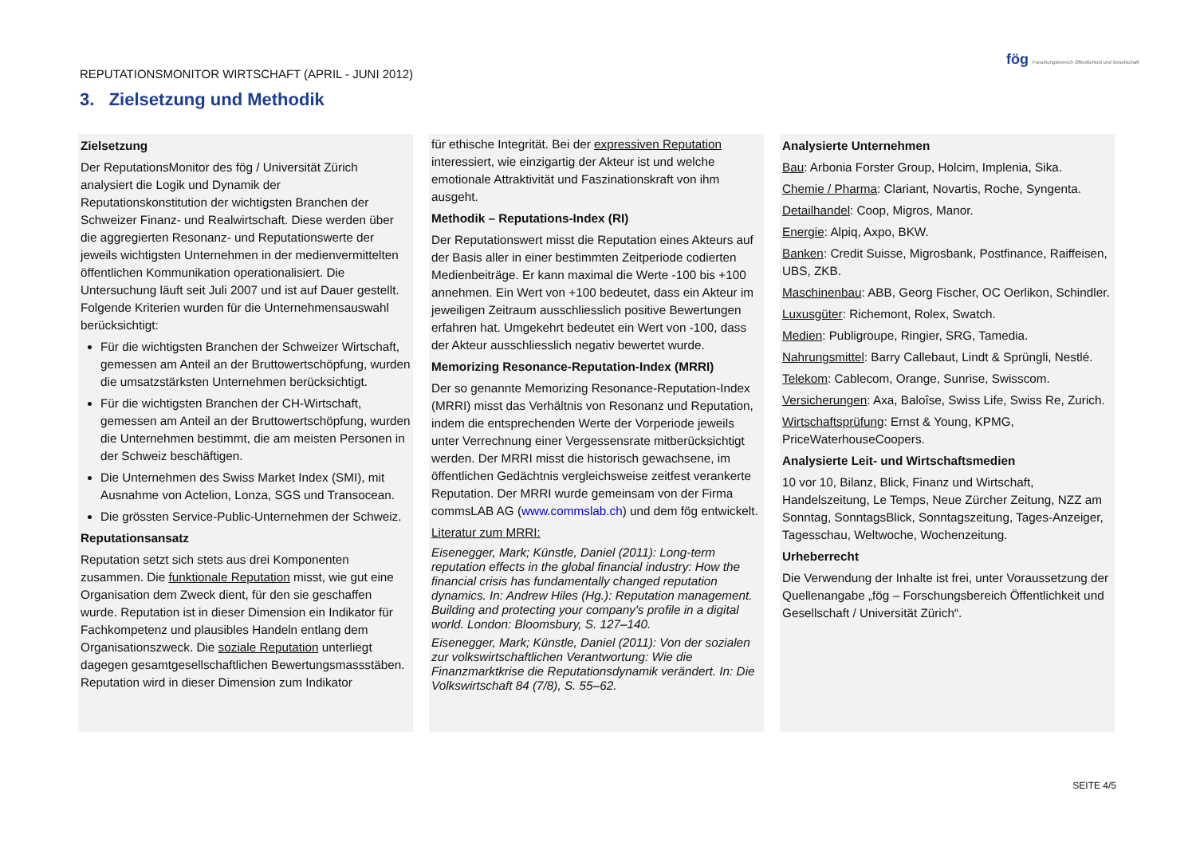REPUTATIONSMONITOR WIRTSCHAFT (APRIL - JUNI 2012)
fög Forschungsbereich Öffentlichkeit und Gesellschaft
3. Zielsetzung und Methodik
Zielsetzung
Der ReputationsMonitor des fög / Universität Zürich analysiert die Logik und Dynamik der Reputationskonstitution der wichtigsten Branchen der Schweizer Finanz- und Realwirtschaft. Diese werden über die aggregierten Resonanz- und Reputationswerte der jeweils wichtigsten Unternehmen in der medienvermittelten öffentlichen Kommunikation operationalisiert. Die Untersuchung läuft seit Juli 2007 und ist auf Dauer gestellt. Folgende Kriterien wurden für die Unternehmensauswahl berücksichtigt:
Für die wichtigsten Branchen der Schweizer Wirtschaft, gemessen am Anteil an der Bruttowertschöpfung, wurden die umsatzstärksten Unternehmen berücksichtigt.
Für die wichtigsten Branchen der CH-Wirtschaft, gemessen am Anteil an der Bruttowertschöpfung, wurden die Unternehmen bestimmt, die am meisten Personen in der Schweiz beschäftigen.
Die Unternehmen des Swiss Market Index (SMI), mit Ausnahme von Actelion, Lonza, SGS und Transocean.
Die grössten Service-Public-Unternehmen der Schweiz.
Reputationsansatz
Reputation setzt sich stets aus drei Komponenten zusammen. Die funktionale Reputation misst, wie gut eine Organisation dem Zweck dient, für den sie geschaffen wurde. Reputation ist in dieser Dimension ein Indikator für Fachkompetenz und plausibles Handeln entlang dem Organisationszweck. Die soziale Reputation unterliegt dagegen gesamtgesellschaftlichen Bewertungsmassstäben. Reputation wird in dieser Dimension zum Indikator
für ethische Integrität. Bei der expressiven Reputation interessiert, wie einzigartig der Akteur ist und welche emotionale Attraktivität und Faszinationskraft von ihm ausgeht.
Methodik – Reputations-Index (RI)
Der Reputationswert misst die Reputation eines Akteurs auf der Basis aller in einer bestimmten Zeitperiode codierten Medienbeiträge. Er kann maximal die Werte -100 bis +100 annehmen. Ein Wert von +100 bedeutet, dass ein Akteur im jeweiligen Zeitraum ausschliesslich positive Bewertungen erfahren hat. Umgekehrt bedeutet ein Wert von -100, dass der Akteur ausschliesslich negativ bewertet wurde.
Memorizing Resonance-Reputation-Index (MRRI)
Der so genannte Memorizing Resonance-Reputation-Index (MRRI) misst das Verhältnis von Resonanz und Reputation, indem die entsprechenden Werte der Vorperiode jeweils unter Verrechnung einer Vergessensrate mitberücksichtigt werden. Der MRRI misst die historisch gewachsene, im öffentlichen Gedächtnis vergleichsweise zeitfest verankerte Reputation. Der MRRI wurde gemeinsam von der Firma commsLAB AG (www.commslab.ch) und dem fög entwickelt.
Literatur zum MRRI:
Eisenegger, Mark; Künstle, Daniel (2011): Long-term reputation effects in the global financial industry: How the financial crisis has fundamentally changed reputation dynamics. In: Andrew Hiles (Hg.): Reputation management. Building and protecting your company's profile in a digital world. London: Bloomsbury, S. 127–140.
Eisenegger, Mark; Künstle, Daniel (2011): Von der sozialen zur volkswirtschaftlichen Verantwortung: Wie die Finanzmarktkrise die Reputationsdynamik verändert. In: Die Volkswirtschaft 84 (7/8), S. 55–62.
Analysierte Unternehmen
Bau: Arbonia Forster Group, Holcim, Implenia, Sika.
Chemie / Pharma: Clariant, Novartis, Roche, Syngenta.
Detailhandel: Coop, Migros, Manor.
Energie: Alpiq, Axpo, BKW.
Banken: Credit Suisse, Migrosbank, Postfinance, Raiffeisen, UBS, ZKB.
Maschinenbau: ABB, Georg Fischer, OC Oerlikon, Schindler.
Luxusgüter: Richemont, Rolex, Swatch.
Medien: Publigroupe, Ringier, SRG, Tamedia.
Nahrungsmittel: Barry Callebaut, Lindt & Sprüngli, Nestlé.
Telekom: Cablecom, Orange, Sunrise, Swisscom.
Versicherungen: Axa, Baloîse, Swiss Life, Swiss Re, Zurich.
Wirtschaftsprüfung: Ernst & Young, KPMG, PriceWaterhouseCoopers.
Analysierte Leit- und Wirtschaftsmedien
10 vor 10, Bilanz, Blick, Finanz und Wirtschaft, Handelszeitung, Le Temps, Neue Zürcher Zeitung, NZZ am Sonntag, SonntagsBlick, Sonntagszeitung, Tages-Anzeiger, Tagesschau, Weltwoche, Wochenzeitung.
Urheberrecht
Die Verwendung der Inhalte ist frei, unter Voraussetzung der Quellenangabe „fög – Forschungsbereich Öffentlichkeit und Gesellschaft / Universität Zürich“.
SEITE 4/5